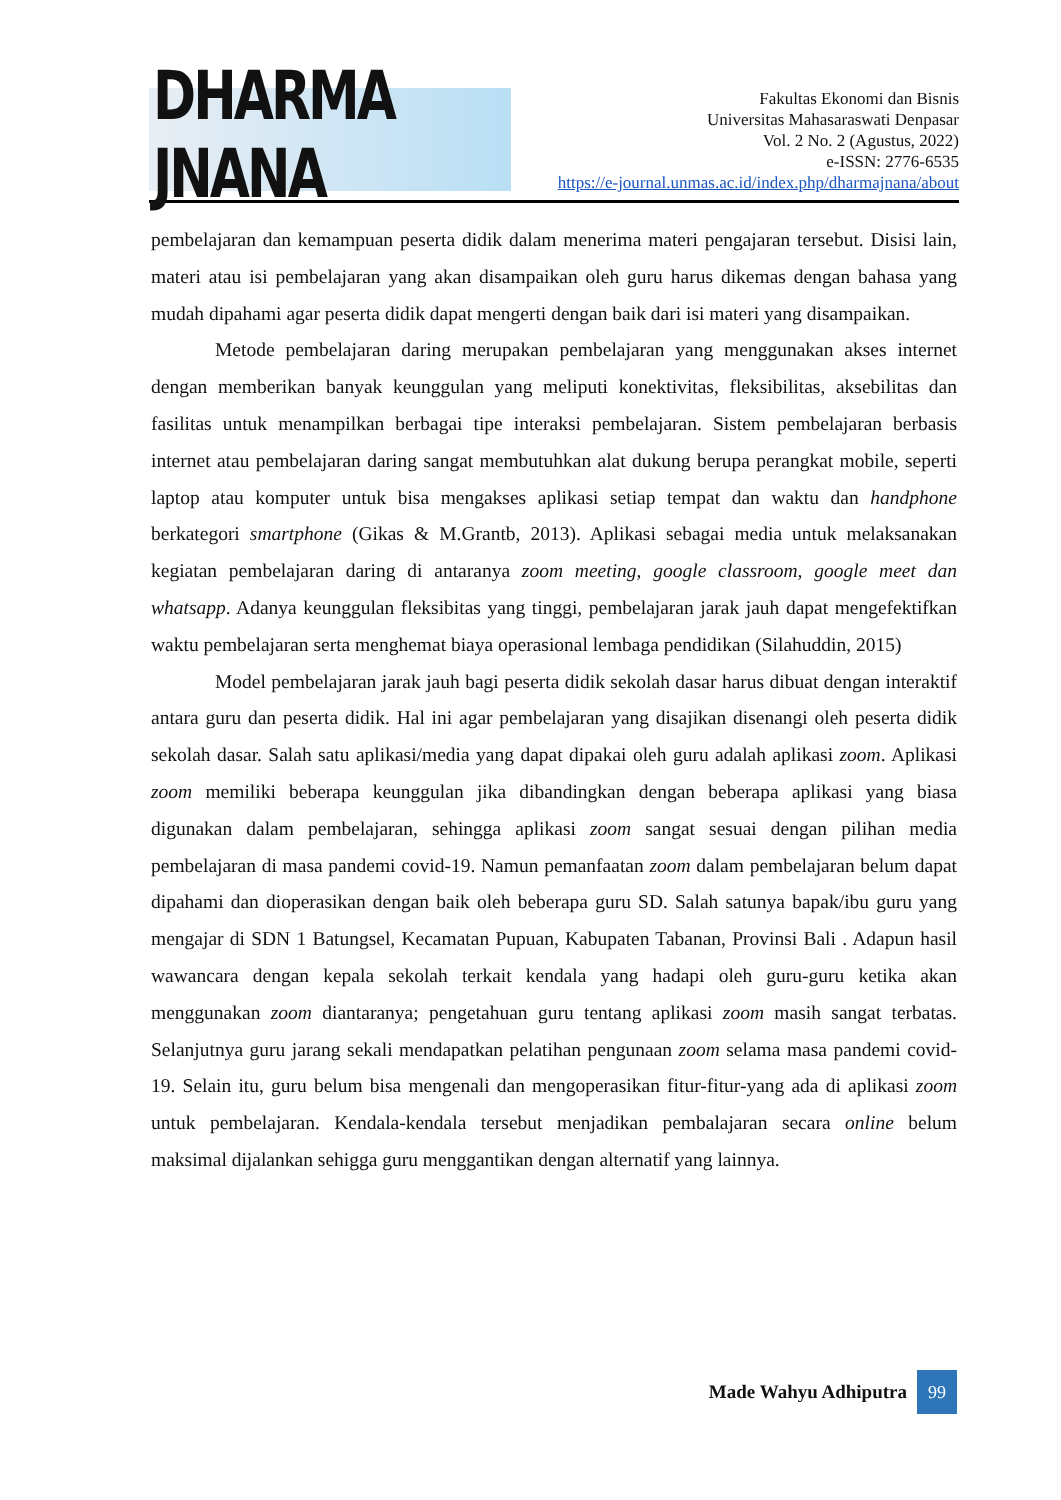DHARMA JNANA
Fakultas Ekonomi dan Bisnis
Universitas Mahasaraswati Denpasar
Vol. 2 No. 2 (Agustus, 2022)
e-ISSN: 2776-6535
https://e-journal.unmas.ac.id/index.php/dharmajnana/about
pembelajaran dan kemampuan peserta didik dalam menerima materi pengajaran tersebut. Disisi lain, materi atau isi pembelajaran yang akan disampaikan oleh guru harus dikemas dengan bahasa yang mudah dipahami agar peserta didik dapat mengerti dengan baik dari isi materi yang disampaikan.
Metode pembelajaran daring merupakan pembelajaran yang menggunakan akses internet dengan memberikan banyak keunggulan yang meliputi konektivitas, fleksibilitas, aksebilitas dan fasilitas untuk menampilkan berbagai tipe interaksi pembelajaran. Sistem pembelajaran berbasis internet atau pembelajaran daring sangat membutuhkan alat dukung berupa perangkat mobile, seperti laptop atau komputer untuk bisa mengakses aplikasi setiap tempat dan waktu dan handphone berkategori smartphone (Gikas & M.Grantb, 2013). Aplikasi sebagai media untuk melaksanakan kegiatan pembelajaran daring di antaranya zoom meeting, google classroom, google meet dan whatsapp. Adanya keunggulan fleksibitas yang tinggi, pembelajaran jarak jauh dapat mengefektifkan waktu pembelajaran serta menghemat biaya operasional lembaga pendidikan (Silahuddin, 2015)
Model pembelajaran jarak jauh bagi peserta didik sekolah dasar harus dibuat dengan interaktif antara guru dan peserta didik. Hal ini agar pembelajaran yang disajikan disenangi oleh peserta didik sekolah dasar. Salah satu aplikasi/media yang dapat dipakai oleh guru adalah aplikasi zoom. Aplikasi zoom memiliki beberapa keunggulan jika dibandingkan dengan beberapa aplikasi yang biasa digunakan dalam pembelajaran, sehingga aplikasi zoom sangat sesuai dengan pilihan media pembelajaran di masa pandemi covid-19. Namun pemanfaatan zoom dalam pembelajaran belum dapat dipahami dan dioperasikan dengan baik oleh beberapa guru SD. Salah satunya bapak/ibu guru yang mengajar di SDN 1 Batungsel, Kecamatan Pupuan, Kabupaten Tabanan, Provinsi Bali . Adapun hasil wawancara dengan kepala sekolah terkait kendala yang hadapi oleh guru-guru ketika akan menggunakan zoom diantaranya; pengetahuan guru tentang aplikasi zoom masih sangat terbatas. Selanjutnya guru jarang sekali mendapatkan pelatihan pengunaan zoom selama masa pandemi covid-19. Selain itu, guru belum bisa mengenali dan mengoperasikan fitur-fitur-yang ada di aplikasi zoom untuk pembelajaran. Kendala-kendala tersebut menjadikan pembalajaran secara online belum maksimal dijalankan sehigga guru menggantikan dengan alternatif yang lainnya.
Made Wahyu Adhiputra
99